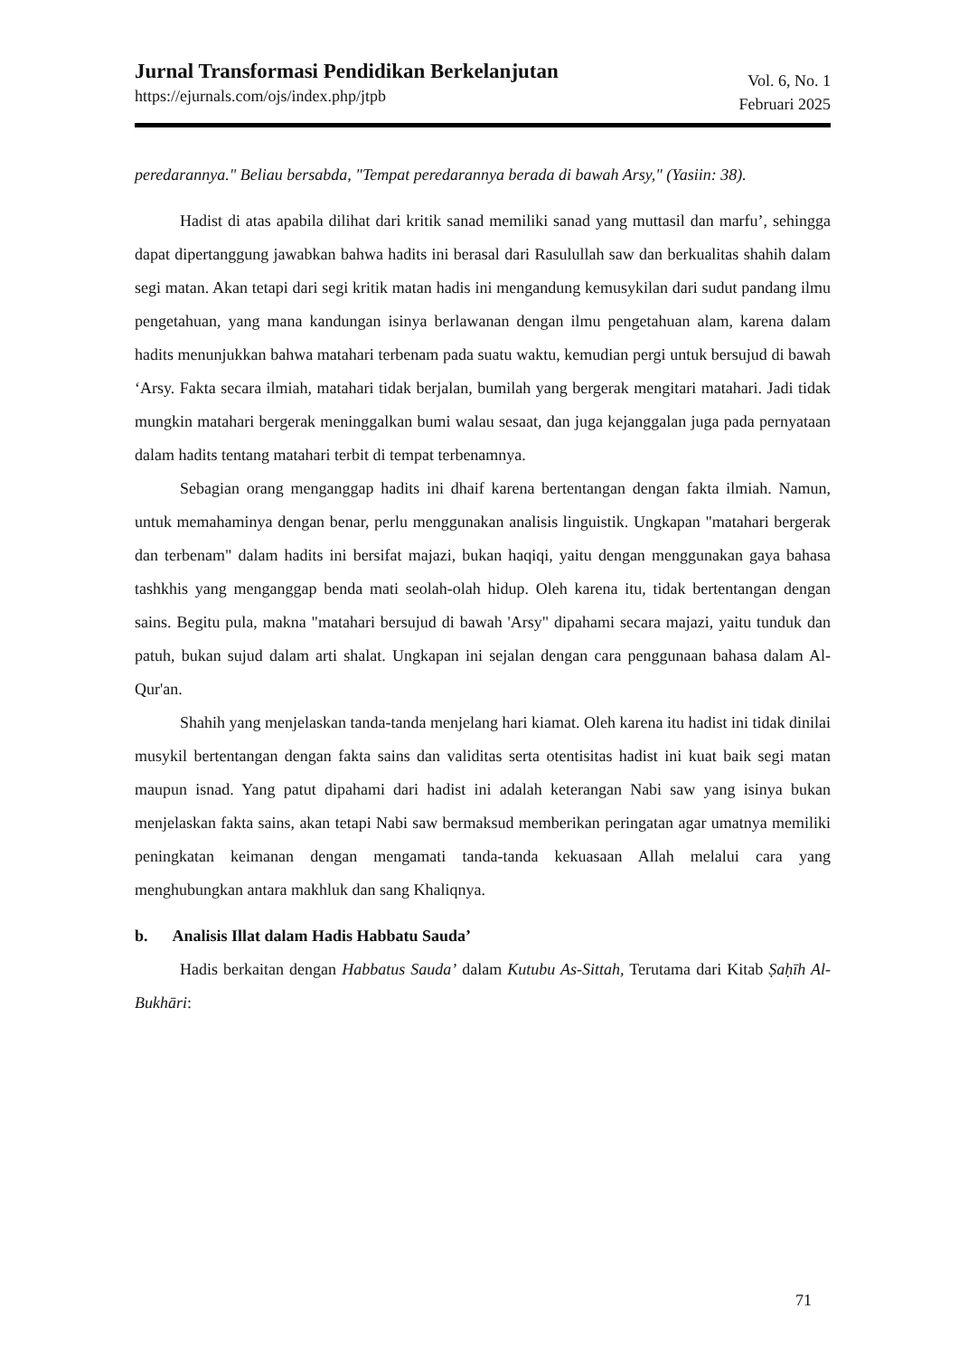Jurnal Transformasi Pendidikan Berkelanjutan
https://ejurnals.com/ojs/index.php/jtpb
Vol. 6, No. 1
Februari 2025
peredarannya." Beliau bersabda, "Tempat peredarannya berada di bawah Arsy," (Yasiin: 38).
Hadist di atas apabila dilihat dari kritik sanad memiliki sanad yang muttasil dan marfu’, sehingga dapat dipertanggung jawabkan bahwa hadits ini berasal dari Rasulullah saw dan berkualitas shahih dalam segi matan. Akan tetapi dari segi kritik matan hadis ini mengandung kemusykilan dari sudut pandang ilmu pengetahuan, yang mana kandungan isinya berlawanan dengan ilmu pengetahuan alam, karena dalam hadits menunjukkan bahwa matahari terbenam pada suatu waktu, kemudian pergi untuk bersujud di bawah ‘Arsy. Fakta secara ilmiah, matahari tidak berjalan, bumilah yang bergerak mengitari matahari. Jadi tidak mungkin matahari bergerak meninggalkan bumi walau sesaat, dan juga kejanggalan juga pada pernyataan dalam hadits tentang matahari terbit di tempat terbenamnya.
Sebagian orang menganggap hadits ini dhaif karena bertentangan dengan fakta ilmiah. Namun, untuk memahaminya dengan benar, perlu menggunakan analisis linguistik. Ungkapan "matahari bergerak dan terbenam" dalam hadits ini bersifat majazi, bukan haqiqi, yaitu dengan menggunakan gaya bahasa tashkhis yang menganggap benda mati seolah-olah hidup. Oleh karena itu, tidak bertentangan dengan sains. Begitu pula, makna "matahari bersujud di bawah 'Arsy" dipahami secara majazi, yaitu tunduk dan patuh, bukan sujud dalam arti shalat. Ungkapan ini sejalan dengan cara penggunaan bahasa dalam Al-Qur'an.
Shahih yang menjelaskan tanda-tanda menjelang hari kiamat. Oleh karena itu hadist ini tidak dinilai musykil bertentangan dengan fakta sains dan validitas serta otentisitas hadist ini kuat baik segi matan maupun isnad. Yang patut dipahami dari hadist ini adalah keterangan Nabi saw yang isinya bukan menjelaskan fakta sains, akan tetapi Nabi saw bermaksud memberikan peringatan agar umatnya memiliki peningkatan keimanan dengan mengamati tanda-tanda kekuasaan Allah melalui cara yang menghubungkan antara makhluk dan sang Khaliqnya.
b. Analisis Illat dalam Hadis Habbatu Sauda’
Hadis berkaitan dengan Habbatus Sauda’ dalam Kutubu As-Sittah, Terutama dari Kitab Ṣaḥīh Al-Bukhāri:
71